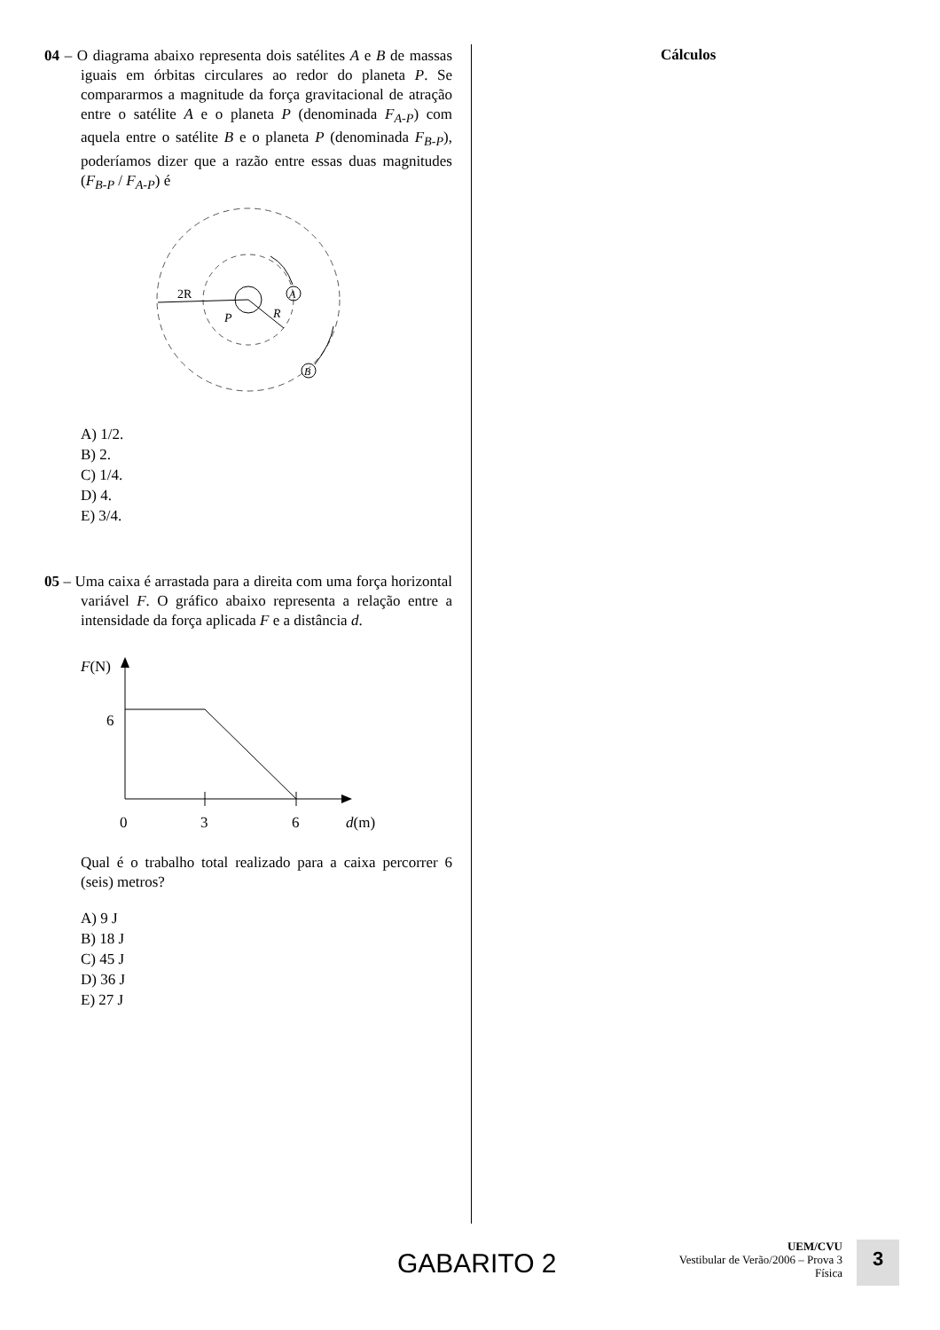04 – O diagrama abaixo representa dois satélites A e B de massas iguais em órbitas circulares ao redor do planeta P. Se compararmos a magnitude da força gravitacional de atração entre o satélite A e o planeta P (denominada F<sub>A-P</sub>) com aquela entre o satélite B e o planeta P (denominada F<sub>B-P</sub>), poderíamos dizer que a razão entre essas duas magnitudes (F<sub>B-P</sub> / F<sub>A-P</sub>) é
2R
P
R
A
B
A) 1/2.
B) 2.
C) 1/4.
D) 4.
E) 3/4.
05 – Uma caixa é arrastada para a direita com uma força horizontal variável F. O gráfico abaixo representa a relação entre a intensidade da força aplicada F e a distância d.
F(N)
6
0
3
6
d(m)
Qual é o trabalho total realizado para a caixa percorrer 6 (seis) metros?
A) 9 J
B) 18 J
C) 45 J
D) 36 J
E) 27 J
Cálculos
GABARITO 2
UEM/CVU
Vestibular de Verão/2006 – Prova 3
Física
3